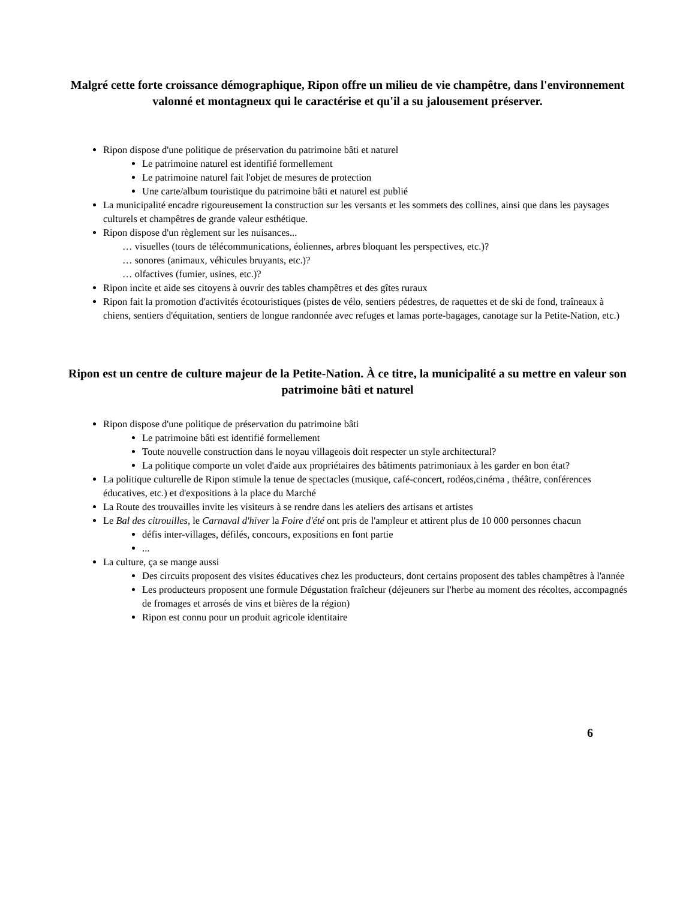Malgré cette forte croissance démographique, Ripon offre un milieu de vie champêtre, dans l'environnement valonné et montagneux qui le caractérise et qu'il a su jalousement préserver.
Ripon dispose d'une politique de préservation du patrimoine bâti et naturel
Le patrimoine naturel est identifié formellement
Le patrimoine naturel fait l'objet de mesures de protection
Une carte/album touristique du patrimoine bâti et naturel est publié
La municipalité encadre rigoureusement la construction sur les versants et les sommets des collines, ainsi que dans les paysages culturels et champêtres de grande valeur esthétique.
Ripon dispose d'un règlement sur les nuisances...
… visuelles (tours de télécommunications, éoliennes, arbres bloquant les perspectives, etc.)?
… sonores (animaux, véhicules bruyants, etc.)?
… olfactives (fumier, usines, etc.)?
Ripon incite et aide ses citoyens à ouvrir des tables champêtres et des gîtes ruraux
Ripon fait la promotion d'activités écotouristiques (pistes de vélo, sentiers pédestres, de raquettes et de ski de fond, traîneaux à chiens, sentiers d'équitation, sentiers de longue randonnée avec refuges et lamas porte-bagages, canotage sur la Petite-Nation, etc.)
Ripon est un centre de culture majeur de la Petite-Nation. À ce titre, la municipalité a su mettre en valeur son patrimoine bâti et naturel
Ripon dispose d'une politique de préservation du patrimoine bâti
Le patrimoine bâti est identifié formellement
Toute nouvelle construction dans le noyau villageois doit respecter un style architectural?
La politique comporte un volet d'aide aux propriétaires des bâtiments patrimoniaux à les garder en bon état?
La politique culturelle de Ripon stimule la tenue de spectacles (musique, café-concert, rodéos,cinéma , théâtre, conférences éducatives, etc.) et d'expositions à la place du Marché
La Route des trouvailles invite les visiteurs à se rendre dans les ateliers des artisans et artistes
Le Bal des citrouilles, le Carnaval d'hiver la Foire d'été ont pris de l'ampleur et attirent plus de 10 000 personnes chacun
défis inter-villages, défilés, concours, expositions en font partie
...
La culture, ça se mange aussi
Des circuits proposent des visites éducatives chez les producteurs, dont certains proposent des tables champêtres à l'année
Les producteurs proposent une formule Dégustation fraîcheur (déjeuners sur l'herbe au moment des récoltes, accompagnés de fromages et arrosés de vins et bières de la région)
Ripon est connu pour un produit agricole identitaire
6